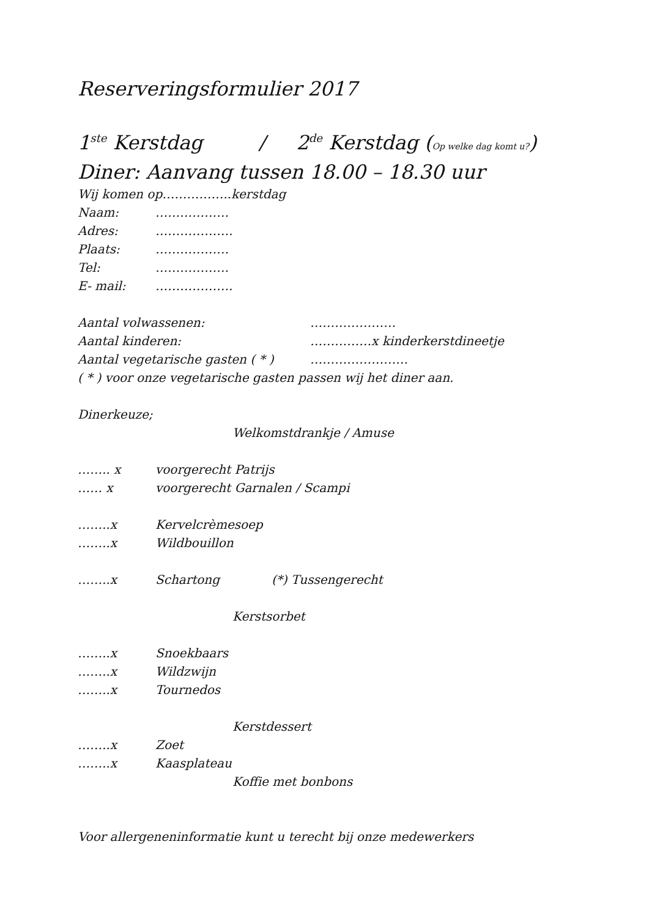Reserveringsformulier 2017
1<sup>ste</sup> Kerstdag / 2<sup>de</sup> Kerstdag (Op welke dag komt u?)
Diner: Aanvang tussen 18.00 – 18.30 uur
Wij komen op……………..kerstdag
Naam: ………………
Adres: ……………….
Plaats: ………………
Tel: ………………
E- mail: ……………….
Aantal volwassenen: …………………
Aantal kinderen: ……………x kinderkerstdineetje
Aantal vegetarische gasten ( * ) ……………………
( * ) voor onze vegetarische gasten passen wij het diner aan.
Dinerkeuze;
Welkomstdrankje / Amuse
…….. x voorgerecht Patrijs
…… x voorgerecht Garnalen / Scampi
……..x Kervelcrèmesoep
……..x Wildbouillon
……..x Schartong (*) Tussengerecht
Kerstsorbet
……..x Snoekbaars
……..x Wildzwijn
……..x Tournedos
Kerstdessert
……..x Zoet
……..x Kaasplateau
Koffie met bonbons
Voor allergeneninformatie kunt u terecht bij onze medewerkers